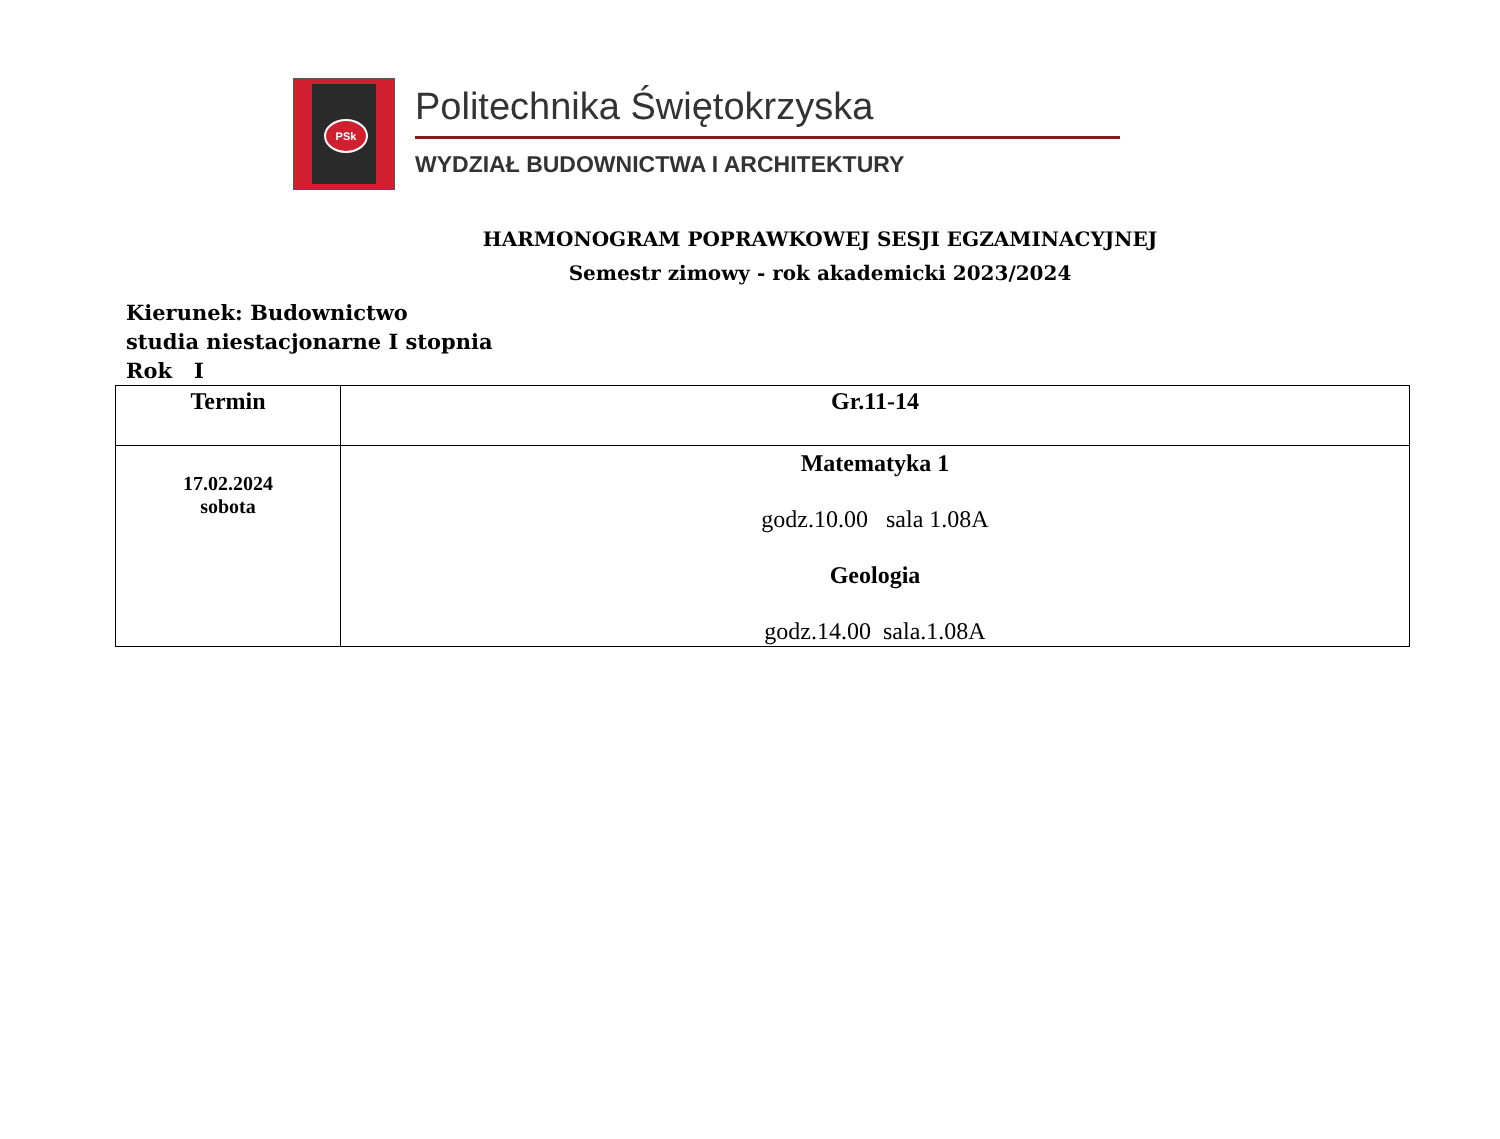PSk
Politechnika Świętokrzyska
WYDZIAŁ BUDOWNICTWA I ARCHITEKTURY
HARMONOGRAM POPRAWKOWEJ SESJI EGZAMINACYJNEJ
Semestr zimowy - rok akademicki 2023/2024
Kierunek: Budownictwo
studia niestacjonarne I stopnia
Rok I
| Termin | Gr.11-14 |
| --- | --- |
| 17.02.2024 sobota | Matematyka 1 godz.10.00 sala 1.08A Geologia godz.14.00 sala.1.08A |